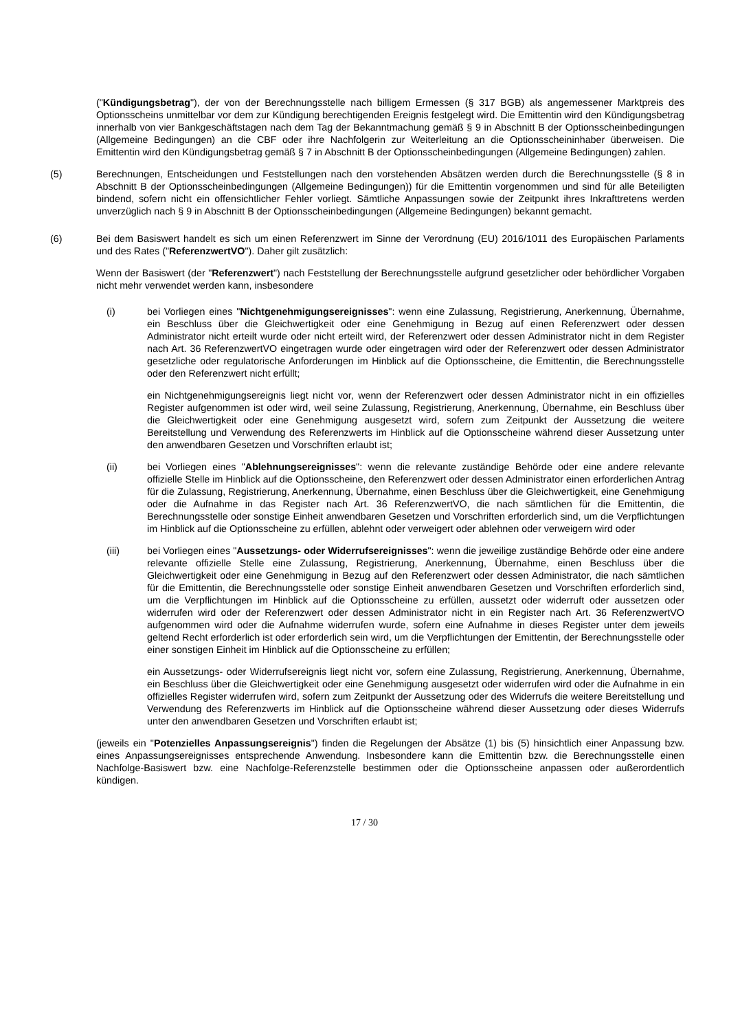("Kündigungsbetrag"), der von der Berechnungsstelle nach billigem Ermessen (§ 317 BGB) als angemessener Marktpreis des Optionsscheins unmittelbar vor dem zur Kündigung berechtigenden Ereignis festgelegt wird. Die Emittentin wird den Kündigungsbetrag innerhalb von vier Bankgeschäftstagen nach dem Tag der Bekanntmachung gemäß § 9 in Abschnitt B der Optionsscheinbedingungen (Allgemeine Bedingungen) an die CBF oder ihre Nachfolgerin zur Weiterleitung an die Optionsscheininhaber überweisen. Die Emittentin wird den Kündigungsbetrag gemäß § 7 in Abschnitt B der Optionsscheinbedingungen (Allgemeine Bedingungen) zahlen.
(5) Berechnungen, Entscheidungen und Feststellungen nach den vorstehenden Absätzen werden durch die Berechnungsstelle (§ 8 in Abschnitt B der Optionsscheinbedingungen (Allgemeine Bedingungen)) für die Emittentin vorgenommen und sind für alle Beteiligten bindend, sofern nicht ein offensichtlicher Fehler vorliegt. Sämtliche Anpassungen sowie der Zeitpunkt ihres Inkrafttretens werden unverzüglich nach § 9 in Abschnitt B der Optionsscheinbedingungen (Allgemeine Bedingungen) bekannt gemacht.
(6) Bei dem Basiswert handelt es sich um einen Referenzwert im Sinne der Verordnung (EU) 2016/1011 des Europäischen Parlaments und des Rates ("ReferenzwertVO"). Daher gilt zusätzlich:
Wenn der Basiswert (der "Referenzwert") nach Feststellung der Berechnungsstelle aufgrund gesetzlicher oder behördlicher Vorgaben nicht mehr verwendet werden kann, insbesondere
(i) bei Vorliegen eines "Nichtgenehmigungsereignisses": wenn eine Zulassung, Registrierung, Anerkennung, Übernahme, ein Beschluss über die Gleichwertigkeit oder eine Genehmigung in Bezug auf einen Referenzwert oder dessen Administrator nicht erteilt wurde oder nicht erteilt wird, der Referenzwert oder dessen Administrator nicht in dem Register nach Art. 36 ReferenzwertVO eingetragen wurde oder eingetragen wird oder der Referenzwert oder dessen Administrator gesetzliche oder regulatorische Anforderungen im Hinblick auf die Optionsscheine, die Emittentin, die Berechnungsstelle oder den Referenzwert nicht erfüllt;
ein Nichtgenehmigungsereignis liegt nicht vor, wenn der Referenzwert oder dessen Administrator nicht in ein offizielles Register aufgenommen ist oder wird, weil seine Zulassung, Registrierung, Anerkennung, Übernahme, ein Beschluss über die Gleichwertigkeit oder eine Genehmigung ausgesetzt wird, sofern zum Zeitpunkt der Aussetzung die weitere Bereitstellung und Verwendung des Referenzwerts im Hinblick auf die Optionsscheine während dieser Aussetzung unter den anwendbaren Gesetzen und Vorschriften erlaubt ist;
(ii) bei Vorliegen eines "Ablehnungsereignisses": wenn die relevante zuständige Behörde oder eine andere relevante offizielle Stelle im Hinblick auf die Optionsscheine, den Referenzwert oder dessen Administrator einen erforderlichen Antrag für die Zulassung, Registrierung, Anerkennung, Übernahme, einen Beschluss über die Gleichwertigkeit, eine Genehmigung oder die Aufnahme in das Register nach Art. 36 ReferenzwertVO, die nach sämtlichen für die Emittentin, die Berechnungsstelle oder sonstige Einheit anwendbaren Gesetzen und Vorschriften erforderlich sind, um die Verpflichtungen im Hinblick auf die Optionsscheine zu erfüllen, ablehnt oder verweigert oder ablehnen oder verweigern wird oder
(iii) bei Vorliegen eines "Aussetzungs- oder Widerrufsereignisses": wenn die jeweilige zuständige Behörde oder eine andere relevante offizielle Stelle eine Zulassung, Registrierung, Anerkennung, Übernahme, einen Beschluss über die Gleichwertigkeit oder eine Genehmigung in Bezug auf den Referenzwert oder dessen Administrator, die nach sämtlichen für die Emittentin, die Berechnungsstelle oder sonstige Einheit anwendbaren Gesetzen und Vorschriften erforderlich sind, um die Verpflichtungen im Hinblick auf die Optionsscheine zu erfüllen, aussetzt oder widerruft oder aussetzen oder widerrufen wird oder der Referenzwert oder dessen Administrator nicht in ein Register nach Art. 36 ReferenzwertVO aufgenommen wird oder die Aufnahme widerrufen wurde, sofern eine Aufnahme in dieses Register unter dem jeweils geltend Recht erforderlich ist oder erforderlich sein wird, um die Verpflichtungen der Emittentin, der Berechnungsstelle oder einer sonstigen Einheit im Hinblick auf die Optionsscheine zu erfüllen;
ein Aussetzungs- oder Widerrufsereignis liegt nicht vor, sofern eine Zulassung, Registrierung, Anerkennung, Übernahme, ein Beschluss über die Gleichwertigkeit oder eine Genehmigung ausgesetzt oder widerrufen wird oder die Aufnahme in ein offizielles Register widerrufen wird, sofern zum Zeitpunkt der Aussetzung oder des Widerrufs die weitere Bereitstellung und Verwendung des Referenzwerts im Hinblick auf die Optionsscheine während dieser Aussetzung oder dieses Widerrufs unter den anwendbaren Gesetzen und Vorschriften erlaubt ist;
(jeweils ein "Potenzielles Anpassungsereignis") finden die Regelungen der Absätze (1) bis (5) hinsichtlich einer Anpassung bzw. eines Anpassungsereignisses entsprechende Anwendung. Insbesondere kann die Emittentin bzw. die Berechnungsstelle einen Nachfolge-Basiswert bzw. eine Nachfolge-Referenzstelle bestimmen oder die Optionsscheine anpassen oder außerordentlich kündigen.
17 / 30